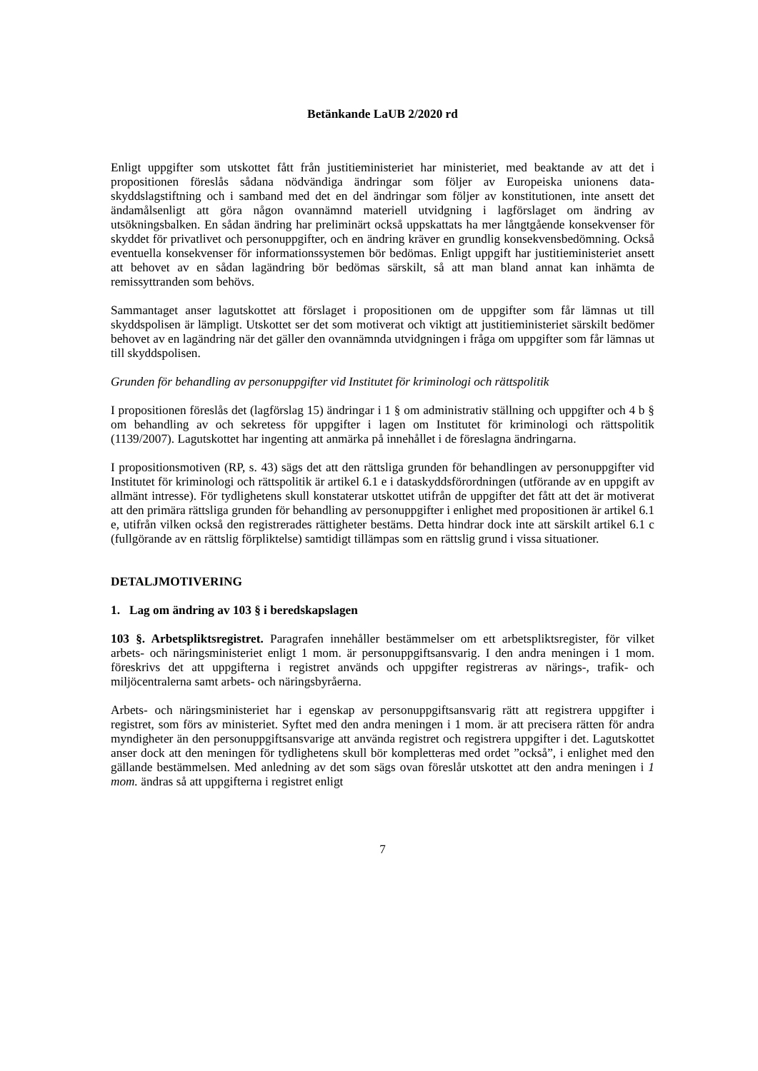Betänkande LaUB 2/2020 rd
Enligt uppgifter som utskottet fått från justitieministeriet har ministeriet, med beaktande av att det i propositionen föreslås sådana nödvändiga ändringar som följer av Europeiska unionens data­skyddslagstiftning och i samband med det en del ändringar som följer av konstitutionen, inte an­sett det ändamålsenligt att göra någon ovannämnd materiell utvidgning i lagförslaget om ändring av utsökningsbalken. En sådan ändring har preliminärt också uppskattats ha mer långtgående konsekvenser för skyddet för privatlivet och personuppgifter, och en ändring kräver en grundlig konsekvensbedömning. Också eventuella konsekvenser för informationssystemen bör bedömas. Enligt uppgift har justitieministeriet ansett att behovet av en sådan lagändring bör bedömas sär­skilt, så att man bland annat kan inhämta de remissyttranden som behövs.
Sammantaget anser lagutskottet att förslaget i propositionen om de uppgifter som får lämnas ut till skyddspolisen är lämpligt. Utskottet ser det som motiverat och viktigt att justitieministeriet särskilt bedömer behovet av en lagändring när det gäller den ovannämnda utvidgningen i fråga om uppgifter som får lämnas ut till skyddspolisen.
Grunden för behandling av personuppgifter vid Institutet för kriminologi och rättspolitik
I propositionen föreslås det (lagförslag 15) ändringar i 1 § om administrativ ställning och uppgif­ter och 4 b § om behandling av och sekretess för uppgifter i lagen om Institutet för kriminologi och rättspolitik (1139/2007). Lagutskottet har ingenting att anmärka på innehållet i de föreslagna ändringarna.
I propositionsmotiven (RP, s. 43) sägs det att den rättsliga grunden för behandlingen av person­uppgifter vid Institutet för kriminologi och rättspolitik är artikel 6.1 e i dataskyddsförordningen (utförande av en uppgift av allmänt intresse). För tydlighetens skull konstaterar utskottet utifrån de uppgifter det fått att det är motiverat att den primära rättsliga grunden för behandling av per­sonuppgifter i enlighet med propositionen är artikel 6.1 e, utifrån vilken också den registrerades rättigheter bestäms. Detta hindrar dock inte att särskilt artikel 6.1 c (fullgörande av en rättslig för­pliktelse) samtidigt tillämpas som en rättslig grund i vissa situationer.
DETALJMOTIVERING
1. Lag om ändring av 103 § i beredskapslagen
103 §. Arbetspliktsregistret. Paragrafen innehåller bestämmelser om ett arbetspliktsregister, för vilket arbets- och näringsministeriet enligt 1 mom. är personuppgiftsansvarig. I den andra me­ningen i 1 mom. föreskrivs det att uppgifterna i registret används och uppgifter registreras av nä­rings-, trafik- och miljöcentralerna samt arbets- och näringsbyråerna.
Arbets- och näringsministeriet har i egenskap av personuppgiftsansvarig rätt att registrera upp­gifter i registret, som förs av ministeriet. Syftet med den andra meningen i 1 mom. är att precisera rätten för andra myndigheter än den personuppgiftsansvarige att använda registret och registrera uppgifter i det. Lagutskottet anser dock att den meningen för tydlighetens skull bör kompletteras med ordet ”också”, i enlighet med den gällande bestämmelsen. Med anledning av det som sägs ovan föreslår utskottet att den andra meningen i 1 mom. ändras så att uppgifterna i registret enligt
7